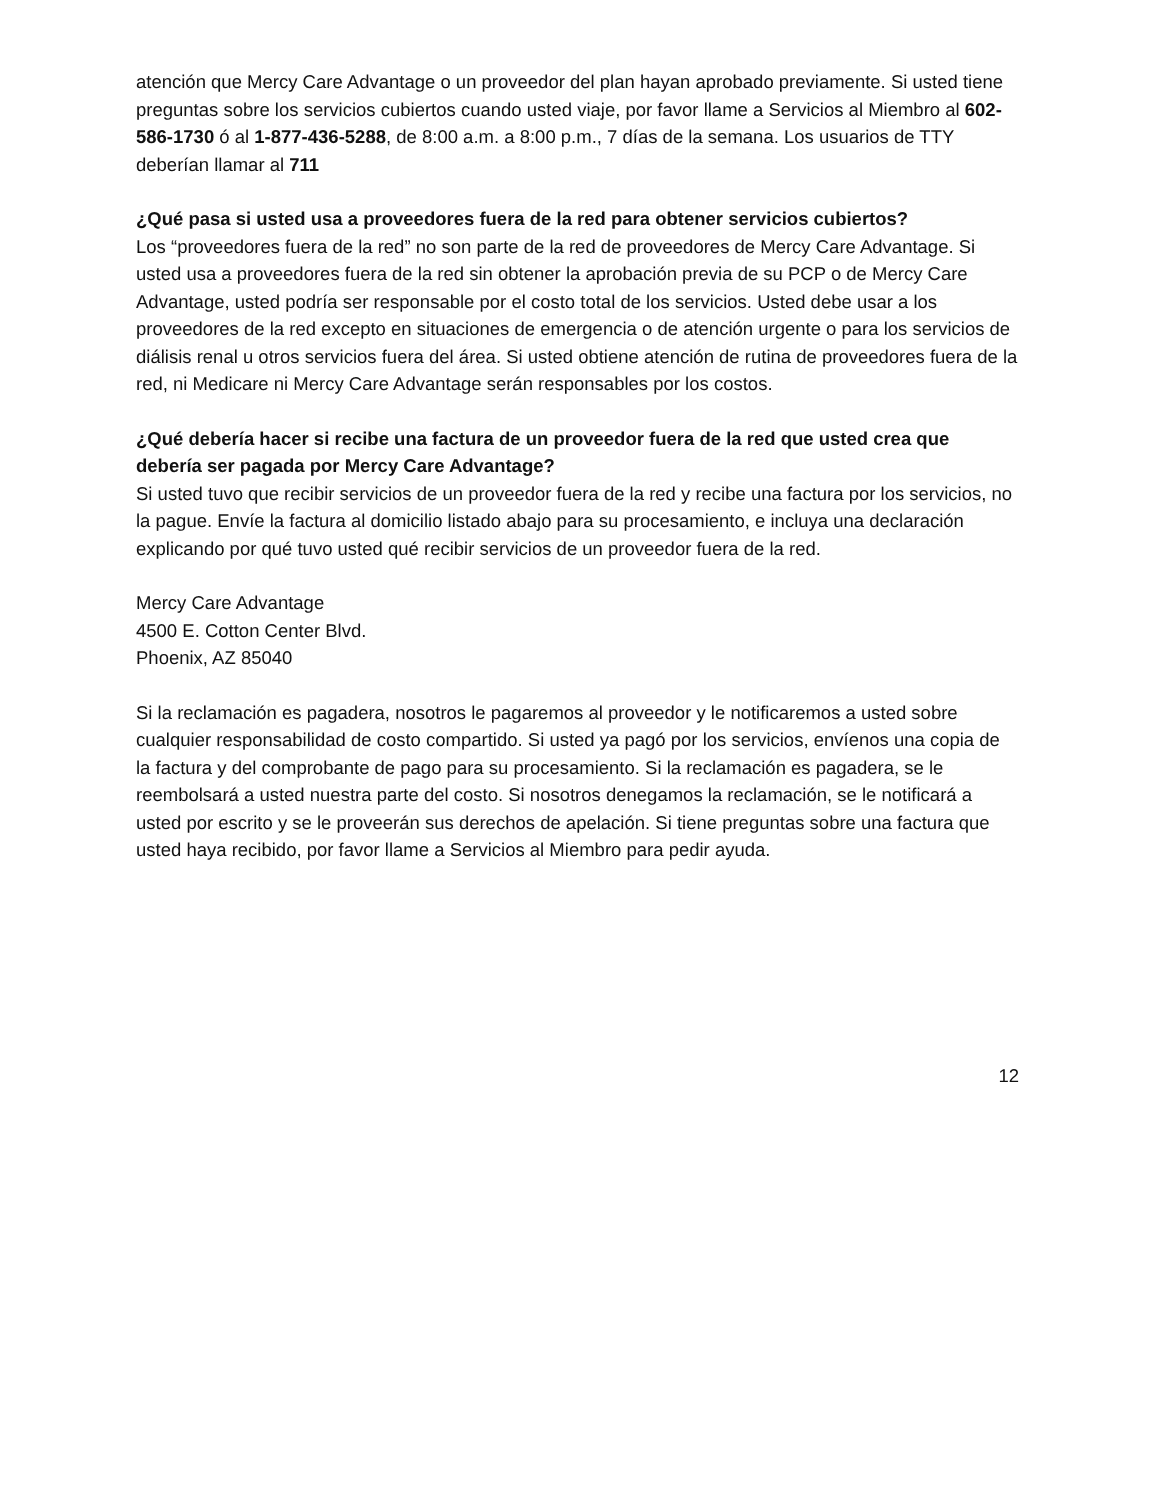atención que Mercy Care Advantage o un proveedor del plan hayan aprobado previamente. Si usted tiene preguntas sobre los servicios cubiertos cuando usted viaje, por favor llame a Servicios al Miembro al 602-586-1730 ó al 1-877-436-5288, de 8:00 a.m. a 8:00 p.m., 7 días de la semana. Los usuarios de TTY deberían llamar al 711
¿Qué pasa si usted usa a proveedores fuera de la red para obtener servicios cubiertos?
Los “proveedores fuera de la red” no son parte de la red de proveedores de Mercy Care Advantage. Si usted usa a proveedores fuera de la red sin obtener la aprobación previa de su PCP o de Mercy Care Advantage, usted podría ser responsable por el costo total de los servicios. Usted debe usar a los proveedores de la red excepto en situaciones de emergencia o de atención urgente o para los servicios de diálisis renal u otros servicios fuera del área. Si usted obtiene atención de rutina de proveedores fuera de la red, ni Medicare ni Mercy Care Advantage serán responsables por los costos.
¿Qué debería hacer si recibe una factura de un proveedor fuera de la red que usted crea que debería ser pagada por Mercy Care Advantage?
Si usted tuvo que recibir servicios de un proveedor fuera de la red y recibe una factura por los servicios, no la pague. Envíe la factura al domicilio listado abajo para su procesamiento, e incluya una declaración explicando por qué tuvo usted qué recibir servicios de un proveedor fuera de la red.
Mercy Care Advantage
4500 E. Cotton Center Blvd.
Phoenix, AZ 85040
Si la reclamación es pagadera, nosotros le pagaremos al proveedor y le notificaremos a usted sobre cualquier responsabilidad de costo compartido. Si usted ya pagó por los servicios, envíenos una copia de la factura y del comprobante de pago para su procesamiento. Si la reclamación es pagadera, se le reembolsará a usted nuestra parte del costo. Si nosotros denegamos la reclamación, se le notificará a usted por escrito y se le proveerán sus derechos de apelación. Si tiene preguntas sobre una factura que usted haya recibido, por favor llame a Servicios al Miembro para pedir ayuda.
12